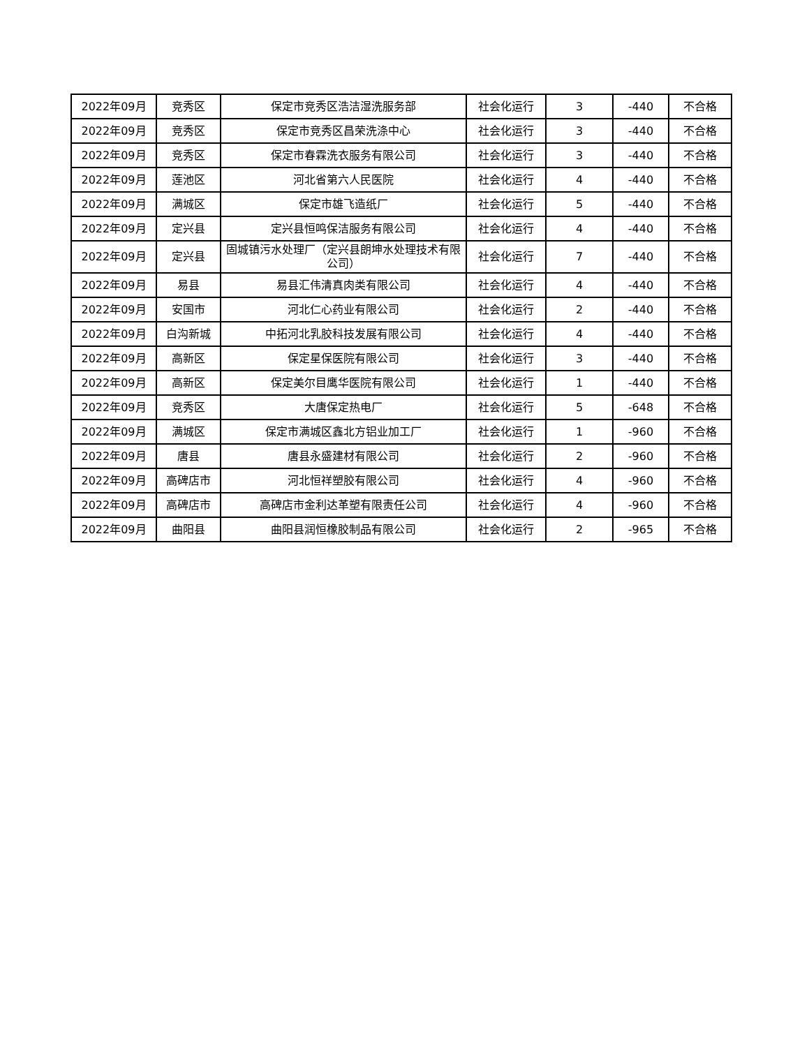| 2022年09月 | 竞秀区 | 保定市竞秀区浩洁湿洗服务部 | 社会化运行 | 3 | -440 | 不合格 |
| 2022年09月 | 竞秀区 | 保定市竞秀区昌荣洗涤中心 | 社会化运行 | 3 | -440 | 不合格 |
| 2022年09月 | 竞秀区 | 保定市春霖洗衣服务有限公司 | 社会化运行 | 3 | -440 | 不合格 |
| 2022年09月 | 莲池区 | 河北省第六人民医院 | 社会化运行 | 4 | -440 | 不合格 |
| 2022年09月 | 满城区 | 保定市雄飞造纸厂 | 社会化运行 | 5 | -440 | 不合格 |
| 2022年09月 | 定兴县 | 定兴县恒鸣保洁服务有限公司 | 社会化运行 | 4 | -440 | 不合格 |
| 2022年09月 | 定兴县 | 固城镇污水处理厂（定兴县朗坤水处理技术有限公司） | 社会化运行 | 7 | -440 | 不合格 |
| 2022年09月 | 易县 | 易县汇伟清真肉类有限公司 | 社会化运行 | 4 | -440 | 不合格 |
| 2022年09月 | 安国市 | 河北仁心药业有限公司 | 社会化运行 | 2 | -440 | 不合格 |
| 2022年09月 | 白沟新城 | 中拓河北乳胶科技发展有限公司 | 社会化运行 | 4 | -440 | 不合格 |
| 2022年09月 | 高新区 | 保定星保医院有限公司 | 社会化运行 | 3 | -440 | 不合格 |
| 2022年09月 | 高新区 | 保定美尔目鹰华医院有限公司 | 社会化运行 | 1 | -440 | 不合格 |
| 2022年09月 | 竞秀区 | 大唐保定热电厂 | 社会化运行 | 5 | -648 | 不合格 |
| 2022年09月 | 满城区 | 保定市满城区鑫北方铝业加工厂 | 社会化运行 | 1 | -960 | 不合格 |
| 2022年09月 | 唐县 | 唐县永盛建材有限公司 | 社会化运行 | 2 | -960 | 不合格 |
| 2022年09月 | 高碑店市 | 河北恒祥塑胶有限公司 | 社会化运行 | 4 | -960 | 不合格 |
| 2022年09月 | 高碑店市 | 高碑店市金利达革塑有限责任公司 | 社会化运行 | 4 | -960 | 不合格 |
| 2022年09月 | 曲阳县 | 曲阳县润恒橡胶制品有限公司 | 社会化运行 | 2 | -965 | 不合格 |